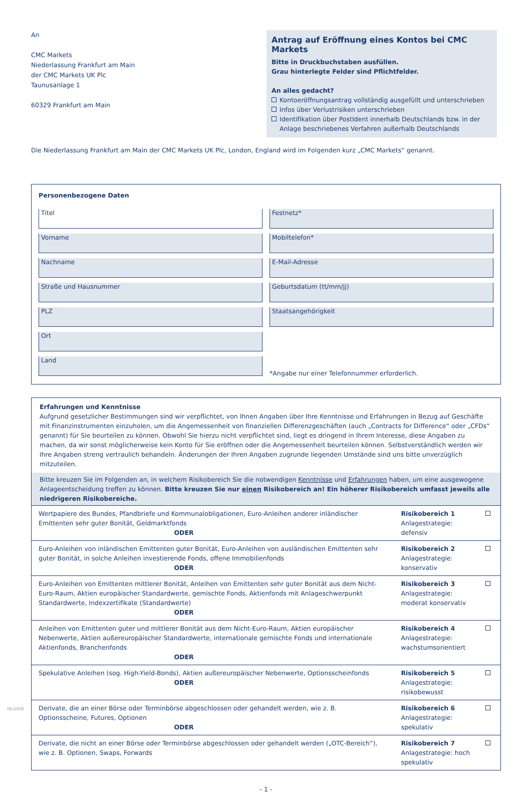An
CMC Markets
Niederlassung Frankfurt am Main
der CMC Markets UK Plc
Taunusanlage 1
60329 Frankfurt am Main
Antrag auf Eröffnung eines Kontos bei CMC Markets
Bitte in Druckbuchstaben ausfüllen.
Grau hinterlegte Felder sind Pflichtfelder.
An alles gedacht?
Kontoeröffnungsantrag vollständig ausgefüllt und unterschrieben
Infos über Verlustrisiken unterschrieben
Identifikation über PostIdent innerhalb Deutschlands bzw. in der
Anlage beschriebenes Verfahren außerhalb Deutschlands
Die Niederlassung Frankfurt am Main der CMC Markets UK Plc, London, England wird im Folgenden kurz „CMC Markets“ genannt.
Personenbezogene Daten
Titel
Festnetz*
Vorname
Mobiltelefon*
Nachname
E-Mail-Adresse
Straße und Hausnummer
Geburtsdatum (tt/mm/jj)
PLZ
Staatsangehörigkeit
Ort
Land
*Angabe nur einer Telefonnummer erforderlich.
Erfahrungen und Kenntnisse
Aufgrund gesetzlicher Bestimmungen sind wir verpflichtet, von Ihnen Angaben über Ihre Kenntnisse und Erfahrungen in Bezug auf Geschäfte mit Finanzinstrumenten einzuholen, um die Angemessenheit von finanziellen Differenzgeschäften (auch „Contracts for Difference“ oder „CFDs“ genannt) für Sie beurteilen zu können. Obwohl Sie hierzu nicht verpflichtet sind, liegt es dringend in Ihrem Interesse, diese Angaben zu machen, da wir sonst möglicherweise kein Konto für Sie eröffnen oder die Angemessenheit beurteilen können. Selbstverständlich werden wir Ihre Angaben streng vertraulich behandeln. Änderungen der Ihren Angaben zugrunde liegenden Umstände sind uns bitte unverzüglich mitzuteilen.
Bitte kreuzen Sie im Folgenden an, in welchem Risikobereich Sie die notwendigen Kenntnisse und Erfahrungen haben, um eine ausgewogene Anlageentscheidung treffen zu können. Bitte kreuzen Sie nur einen Risikobereich an! Ein höherer Risikobereich umfasst jeweils alle niedrigeren Risikobereiche.
| Wertpapiere des Bundes, Pfandbriefe und Kommunalobligationen, Euro-Anleihen anderer inländischer Emittenten sehr guter Bonität, Geldmarktfonds ODER | Risikobereich 1 Anlagestrategie: defensiv | |
| Euro-Anleihen von inländischen Emittenten guter Bonität, Euro-Anleihen von ausländischen Emittenten sehr guter Bonität, in solche Anleihen investierende Fonds, offene Immobilienfonds ODER | Risikobereich 2 Anlagestrategie: konservativ | |
| Euro-Anleihen von Emittenten mittlerer Bonität, Anleihen von Emittenten sehr guter Bonität aus dem Nicht-Euro-Raum, Aktien europäischer Standardwerte, gemischte Fonds, Aktienfonds mit Anlageschwerpunkt Standardwerte, Indexzertifikate (Standardwerte) ODER | Risikobereich 3 Anlagestrategie: moderat konservativ | |
| Anleihen von Emittenten guter und mittlerer Bonität aus dem Nicht-Euro-Raum, Aktien europäischer Nebenwerte, Aktien außereuropäischer Standardwerte, internationale gemischte Fonds und internationale Aktienfonds, Branchenfonds ODER | Risikobereich 4 Anlagestrategie: wachstumsorientiert | |
| Spekulative Anleihen (sog. High-Yield-Bonds), Aktien außereuropäischer Nebenwerte, Optionsscheinfonds ODER | Risikobereich 5 Anlagestrategie: risikobewusst | |
| Derivate, die an einer Börse oder Terminbörse abgeschlossen oder gehandelt werden, wie z. B. Optionsscheine, Futures, Optionen ODER | Risikobereich 6 Anlagestrategie: spekulativ | |
| Derivate, die nicht an einer Börse oder Terminbörse abgeschlossen oder gehandelt werden („OTC-Bereich“), wie z. B. Optionen, Swaps, Forwards | Risikobereich 7 Anlagestrategie: hoch spekulativ | |
06/2008
- 1 -